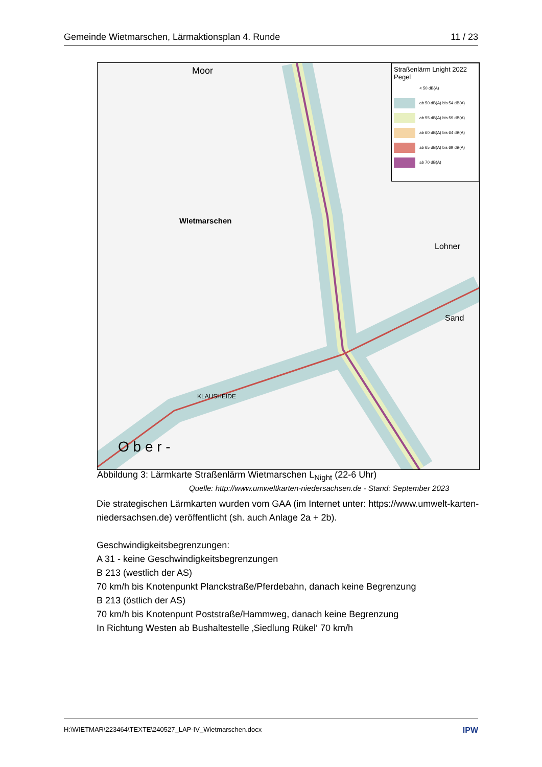Gemeinde Wietmarschen, Lärmaktionsplan 4. Runde 11 / 23
Wietmarschen
Moor
Lohner
Sand
KLAUSHEIDE
O b e r -
Straßenlärm Lnight 2022
Pegel
< 50 dB(A)
ab 50 dB(A) bis 54 dB(A)
ab 55 dB(A) bis 59 dB(A)
ab 60 dB(A) bis 64 dB(A)
ab 65 dB(A) bis 69 dB(A)
ab 70 dB(A)
Abbildung 3: Lärmkarte Straßenlärm Wietmarschen L<sub>Night</sub> (22-6 Uhr)
Quelle: http://www.umweltkarten-niedersachsen.de - Stand: September 2023
Die strategischen Lärmkarten wurden vom GAA (im Internet unter: https://www.umwelt-karten-niedersachsen.de) veröffentlicht (sh. auch Anlage 2a + 2b).
Geschwindigkeitsbegrenzungen:
A 31 - keine Geschwindigkeitsbegrenzungen
B 213 (westlich der AS)
70 km/h bis Knotenpunkt Planckstraße/Pferdebahn, danach keine Begrenzung
B 213 (östlich der AS)
70 km/h bis Knotenpunt Poststraße/Hammweg, danach keine Begrenzung
In Richtung Westen ab Bushaltestelle ‚Siedlung Rükel‘ 70 km/h
H:\WIETMAR\223464\TEXTE\240527_LAP-IV_Wietmarschen.docx IPW